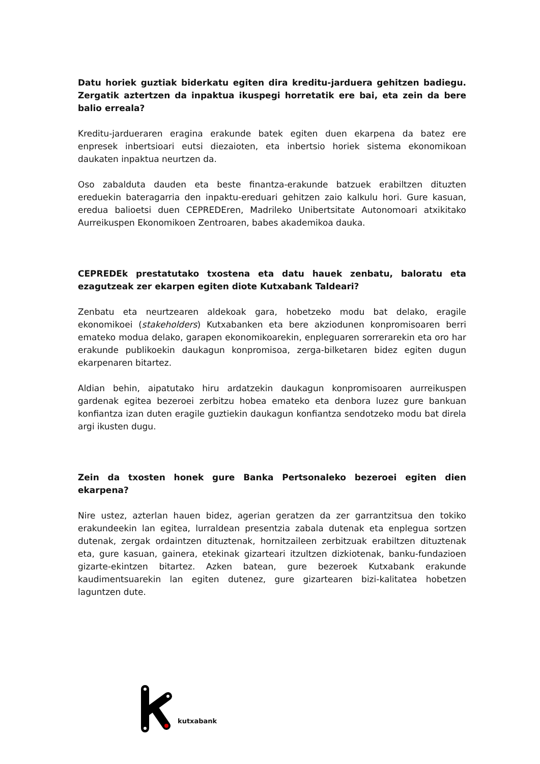Datu horiek guztiak biderkatu egiten dira kreditu-jarduera gehitzen badiegu. Zergatik aztertzen da inpaktua ikuspegi horretatik ere bai, eta zein da bere balio erreala?
Kreditu-jardueraren eragina erakunde batek egiten duen ekarpena da batez ere enpresek inbertsioari eutsi diezaioten, eta inbertsio horiek sistema ekonomikoan daukaten inpaktua neurtzen da.
Oso zabalduta dauden eta beste finantza-erakunde batzuek erabiltzen dituzten ereduekin bateragarria den inpaktu-ereduari gehitzen zaio kalkulu hori. Gure kasuan, eredua balioetsi duen CEPREDEren, Madrileko Unibertsitate Autonomoari atxikitako Aurreikuspen Ekonomikoen Zentroaren, babes akademikoa dauka.
CEPREDEk prestatutako txostena eta datu hauek zenbatu, baloratu eta ezagutzeak zer ekarpen egiten diote Kutxabank Taldeari?
Zenbatu eta neurtzearen aldekoak gara, hobetzeko modu bat delako, eragile ekonomikoei (stakeholders) Kutxabanken eta bere akziodunen konpromisoaren berri emateko modua delako, garapen ekonomikoarekin, enpleguaren sorrerarekin eta oro har erakunde publikoekin daukagun konpromisoa, zerga-bilketaren bidez egiten dugun ekarpenaren bitartez.
Aldian behin, aipatutako hiru ardatzekin daukagun konpromisoaren aurreikuspen gardenak egitea bezeroei zerbitzu hobea emateko eta denbora luzez gure bankuan konfiantza izan duten eragile guztiekin daukagun konfiantza sendotzeko modu bat direla argi ikusten dugu.
Zein da txosten honek gure Banka Pertsonaleko bezeroei egiten dien ekarpena?
Nire ustez, azterlan hauen bidez, agerian geratzen da zer garrantzitsua den tokiko erakundeekin lan egitea, lurraldean presentzia zabala dutenak eta enplegua sortzen dutenak, zergak ordaintzen dituztenak, hornitzaileen zerbitzuak erabiltzen dituztenak eta, gure kasuan, gainera, etekinak gizarteari itzultzen dizkiotenak, banku-fundazioen gizarte-ekintzen bitartez. Azken batean, gure bezeroek Kutxabank erakunde kaudimentsuarekin lan egiten dutenez, gure gizartearen bizi-kalitatea hobetzen laguntzen dute.
kutxabank